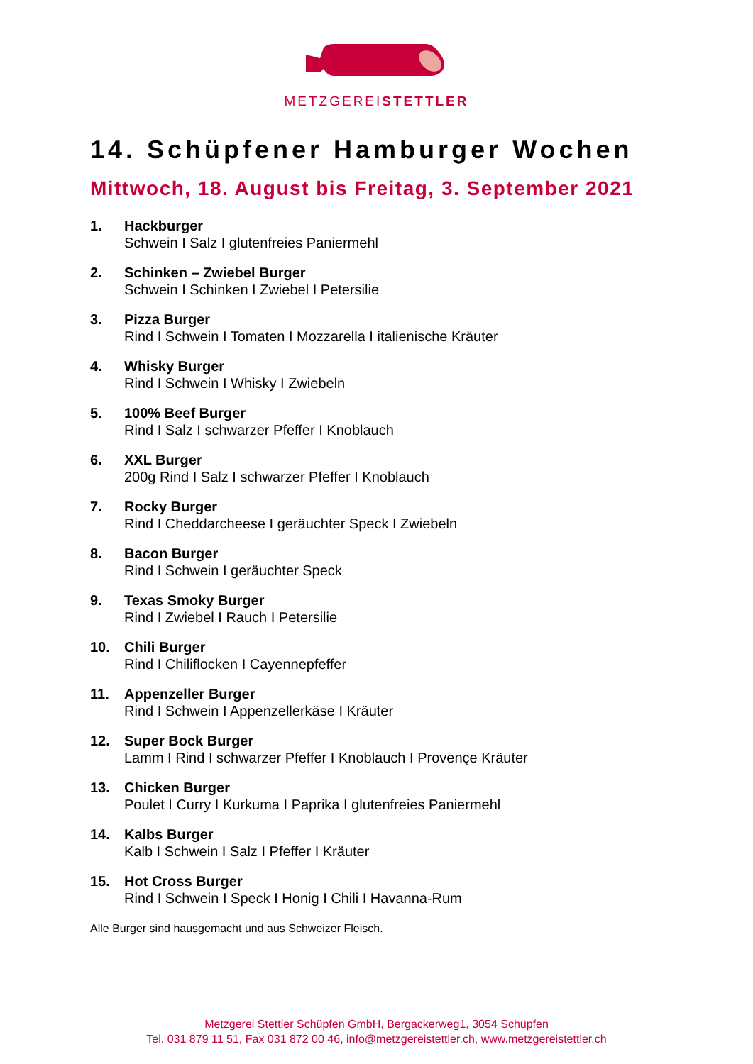METZGEREISTETTLER
14. Schüpfener Hamburger Wochen
Mittwoch, 18. August bis Freitag, 3. September 2021
1. Hackburger
Schwein I Salz I glutenfreies Paniermehl
2. Schinken – Zwiebel Burger
Schwein I Schinken I Zwiebel I Petersilie
3. Pizza Burger
Rind I Schwein I Tomaten I Mozzarella I italienische Kräuter
4. Whisky Burger
Rind I Schwein I Whisky I Zwiebeln
5. 100% Beef Burger
Rind I Salz I schwarzer Pfeffer I Knoblauch
6. XXL Burger
200g Rind I Salz I schwarzer Pfeffer I Knoblauch
7. Rocky Burger
Rind I Cheddarcheese I geräuchter Speck I Zwiebeln
8. Bacon Burger
Rind I Schwein I geräuchter Speck
9. Texas Smoky Burger
Rind I Zwiebel I Rauch I Petersilie
10. Chili Burger
Rind I Chiliflocken I Cayennepfeffer
11. Appenzeller Burger
Rind I Schwein I Appenzellerkäse I Kräuter
12. Super Bock Burger
Lamm I Rind I schwarzer Pfeffer I Knoblauch I Provençe Kräuter
13. Chicken Burger
Poulet I Curry I Kurkuma I Paprika I glutenfreies Paniermehl
14. Kalbs Burger
Kalb I Schwein I Salz I Pfeffer I Kräuter
15. Hot Cross Burger
Rind I Schwein I Speck I Honig I Chili I Havanna-Rum
Alle Burger sind hausgemacht und aus Schweizer Fleisch.
Metzgerei Stettler Schüpfen GmbH, Bergackerweg1, 3054 Schüpfen
Tel. 031 879 11 51, Fax 031 872 00 46, info@metzgereistettler.ch, www.metzgereistettler.ch